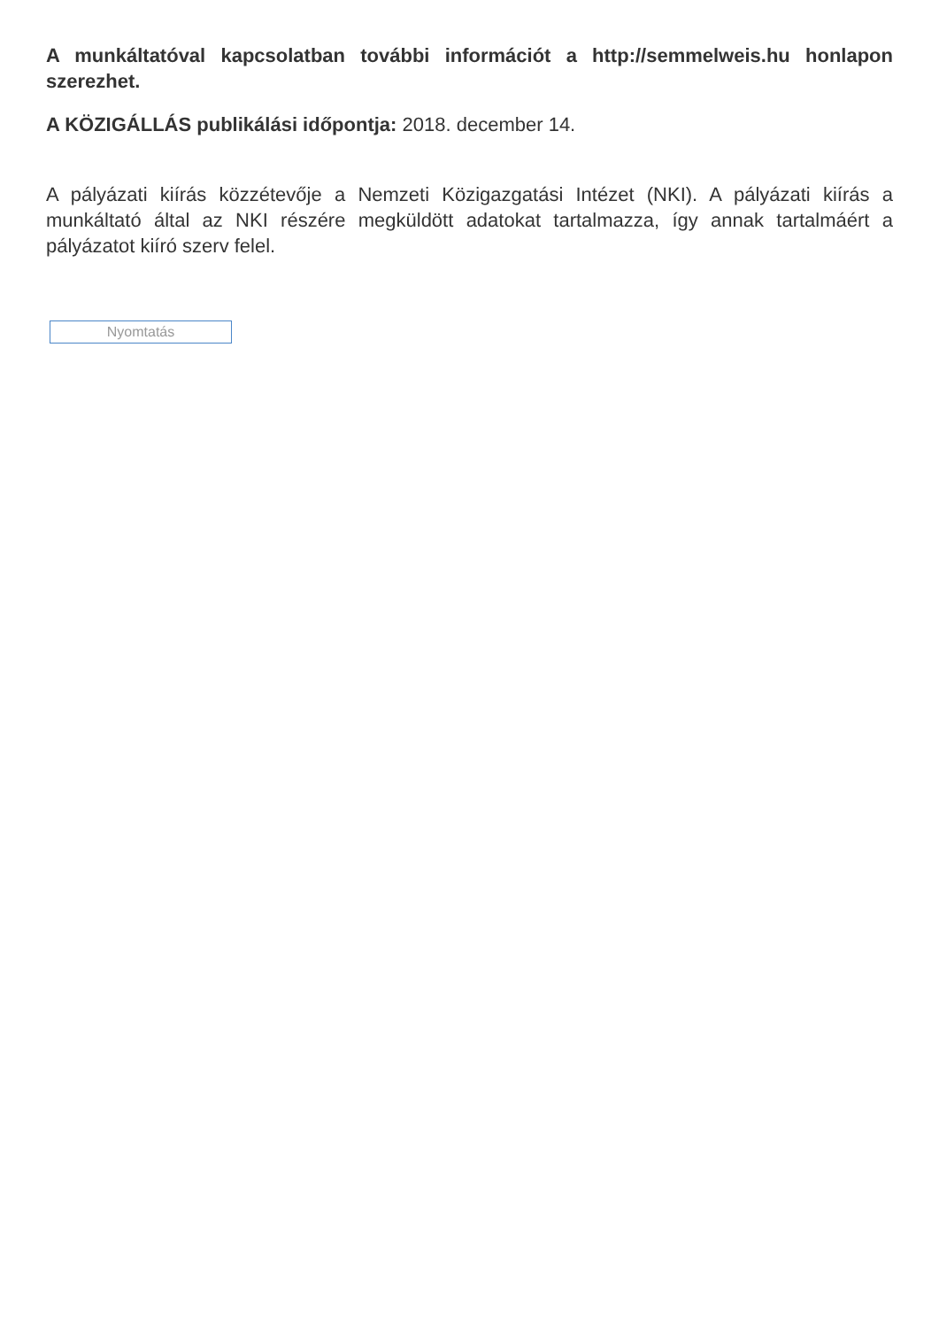A munkáltatóval kapcsolatban további információt a http://semmelweis.hu honlapon szerezhet.
A KÖZIGÁLLÁS publikálási időpontja: 2018. december 14.
A pályázati kiírás közzétevője a Nemzeti Közigazgatási Intézet (NKI). A pályázati kiírás a munkáltató által az NKI részére megküldött adatokat tartalmazza, így annak tartalmáért a pályázatot kiíró szerv felel.
Nyomtatás